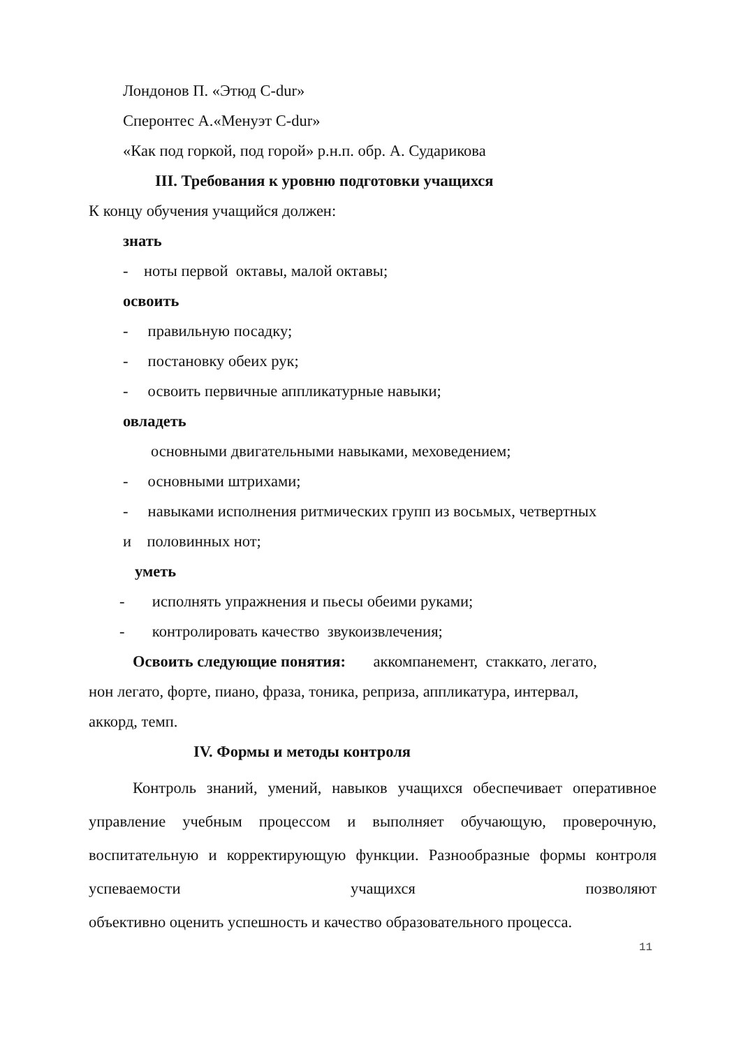Лондонов П. «Этюд C-dur»
Сперонтес А.«Менуэт C-dur»
«Как под горкой, под горой» р.н.п. обр. А. Сударикова
III. Требования к уровню подготовки учащихся
К концу обучения учащийся должен:
знать
- ноты первой октавы, малой октавы;
освоить
- правильную посадку;
- постановку обеих рук;
- освоить первичные аппликатурные навыки;
овладеть
основными двигательными навыками, меховедением;
- основными штрихами;
- навыками исполнения ритмических групп из восьмых, четвертных
и половинных нот;
уметь
- исполнять упражнения и пьесы обеими руками;
- контролировать качество звукоизвлечения;
Освоить следующие понятия: аккомпанемент, стаккато, легато,
нон легато, форте, пиано, фраза, тоника, реприза, аппликатура, интервал,
аккорд, темп.
IV. Формы и методы контроля
Контроль знаний, умений, навыков учащихся обеспечивает оперативное управление учебным процессом и выполняет обучающую, проверочную, воспитательную и корректирующую функции. Разнообразные формы контроля успеваемости учащихся позволяют
объективно оценить успешность и качество образовательного процесса.
11